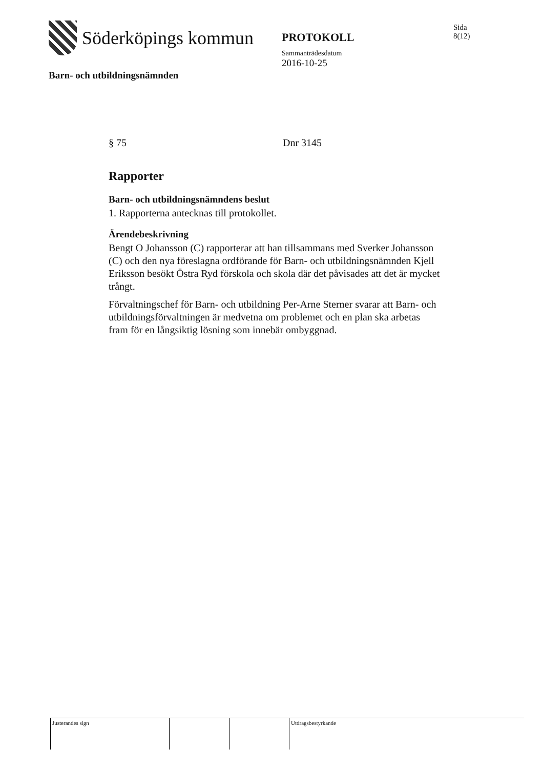Söderköpings kommun
Barn- och utbildningsnämnden
PROTOKOLL
Sammanträdesdatum
2016-10-25
Sida
8(12)
§ 75 Dnr 3145
Rapporter
Barn- och utbildningsnämndens beslut
1. Rapporterna antecknas till protokollet.
Ärendebeskrivning
Bengt O Johansson (C) rapporterar att han tillsammans med Sverker Johansson (C) och den nya föreslagna ordförande för Barn- och utbildningsnämnden Kjell Eriksson besökt Östra Ryd förskola och skola där det påvisades att det är mycket trångt.
Förvaltningschef för Barn- och utbildning Per-Arne Sterner svarar att Barn- och utbildningsförvaltningen är medvetna om problemet och en plan ska arbetas fram för en långsiktig lösning som innebär ombyggnad.
Justerandes sign Utdragsbestyrkande